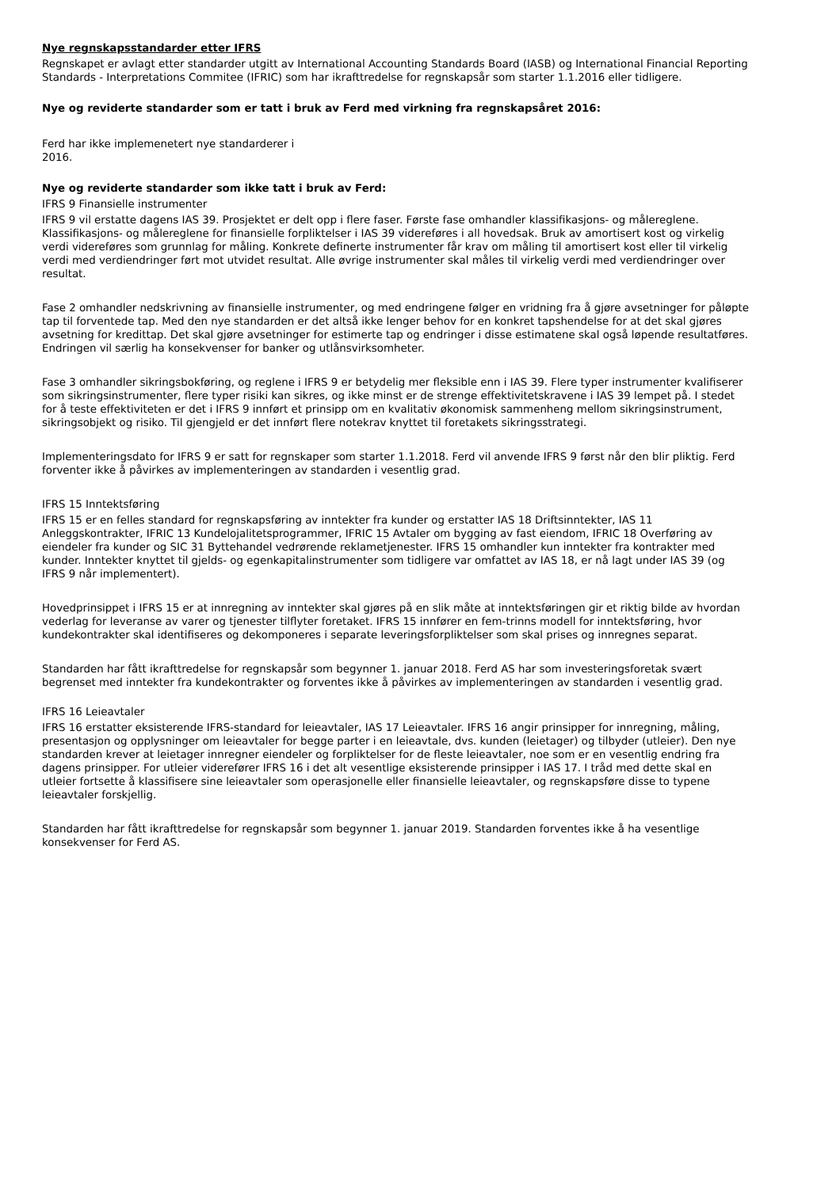Nye regnskapsstandarder etter IFRS
Regnskapet er avlagt etter standarder utgitt av International Accounting Standards Board (IASB) og International Financial Reporting Standards - Interpretations Commitee (IFRIC) som har ikrafttredelse for regnskapsår som starter 1.1.2016 eller tidligere.
Nye og reviderte standarder som er tatt i bruk av Ferd med virkning fra regnskapsåret 2016:
Ferd har ikke implemenetert nye standarderer i
2016.
Nye og reviderte standarder som ikke tatt i bruk av Ferd:
IFRS 9 Finansielle instrumenter
IFRS 9 vil erstatte dagens IAS 39. Prosjektet er delt opp i flere faser. Første fase omhandler klassifikasjons- og målereglene. Klassifikasjons- og målereglene for finansielle forpliktelser i IAS 39 videreføres i all hovedsak. Bruk av amortisert kost og virkelig verdi videreføres som grunnlag for måling. Konkrete definerte instrumenter får krav om måling til amortisert kost eller til virkelig verdi med verdiendringer ført mot utvidet resultat. Alle øvrige instrumenter skal måles til virkelig verdi med verdiendringer over resultat.
Fase 2 omhandler nedskrivning av finansielle instrumenter, og med endringene følger en vridning fra å gjøre avsetninger for påløpte tap til forventede tap. Med den nye standarden er det altså ikke lenger behov for en konkret tapshendelse for at det skal gjøres avsetning for kredittap. Det skal gjøre avsetninger for estimerte tap og endringer i disse estimatene skal også løpende resultatføres. Endringen vil særlig ha konsekvenser for banker og utlånsvirksomheter.
Fase 3 omhandler sikringsbokføring, og reglene i IFRS 9 er betydelig mer fleksible enn i IAS 39. Flere typer instrumenter kvalifiserer som sikringsinstrumenter, flere typer risiki kan sikres, og ikke minst er de strenge effektivitetskravene i IAS 39 lempet på. I stedet for å teste effektiviteten er det i IFRS 9 innført et prinsipp om en kvalitativ økonomisk sammenheng mellom sikringsinstrument, sikringsobjekt og risiko. Til gjengjeld er det innført flere notekrav knyttet til foretakets sikringsstrategi.
Implementeringsdato for IFRS 9 er satt for regnskaper som starter 1.1.2018. Ferd vil anvende IFRS 9 først når den blir pliktig. Ferd forventer ikke å påvirkes av implementeringen av standarden i vesentlig grad.
IFRS 15 Inntektsføring
IFRS 15 er en felles standard for regnskapsføring av inntekter fra kunder og erstatter IAS 18 Driftsinntekter, IAS 11 Anleggskontrakter, IFRIC 13 Kundelojalitetsprogrammer, IFRIC 15 Avtaler om bygging av fast eiendom, IFRIC 18 Overføring av eiendeler fra kunder og SIC 31 Byttehandel vedrørende reklametjenester. IFRS 15 omhandler kun inntekter fra kontrakter med kunder. Inntekter knyttet til gjelds- og egenkapitalinstrumenter som tidligere var omfattet av IAS 18, er nå lagt under IAS 39 (og IFRS 9 når implementert).
Hovedprinsippet i IFRS 15 er at innregning av inntekter skal gjøres på en slik måte at inntektsføringen gir et riktig bilde av hvordan vederlag for leveranse av varer og tjenester tilflyter foretaket. IFRS 15 innfører en fem-trinns modell for inntektsføring, hvor kundekontrakter skal identifiseres og dekomponeres i separate leveringsforpliktelser som skal prises og innregnes separat.
Standarden har fått ikrafttredelse for regnskapsår som begynner 1. januar 2018. Ferd AS har som investeringsforetak svært begrenset med inntekter fra kundekontrakter og forventes ikke å påvirkes av implementeringen av standarden i vesentlig grad.
IFRS 16 Leieavtaler
IFRS 16 erstatter eksisterende IFRS-standard for leieavtaler, IAS 17 Leieavtaler. IFRS 16 angir prinsipper for innregning, måling, presentasjon og opplysninger om leieavtaler for begge parter i en leieavtale, dvs. kunden (leietager) og tilbyder (utleier). Den nye standarden krever at leietager innregner eiendeler og forpliktelser for de fleste leieavtaler, noe som er en vesentlig endring fra dagens prinsipper. For utleier viderefører IFRS 16 i det alt vesentlige eksisterende prinsipper i IAS 17. I tråd med dette skal en utleier fortsette å klassifisere sine leieavtaler som operasjonelle eller finansielle leieavtaler, og regnskapsføre disse to typene leieavtaler forskjellig.
Standarden har fått ikrafttredelse for regnskapsår som begynner 1. januar 2019. Standarden forventes ikke å ha vesentlige konsekvenser for Ferd AS.